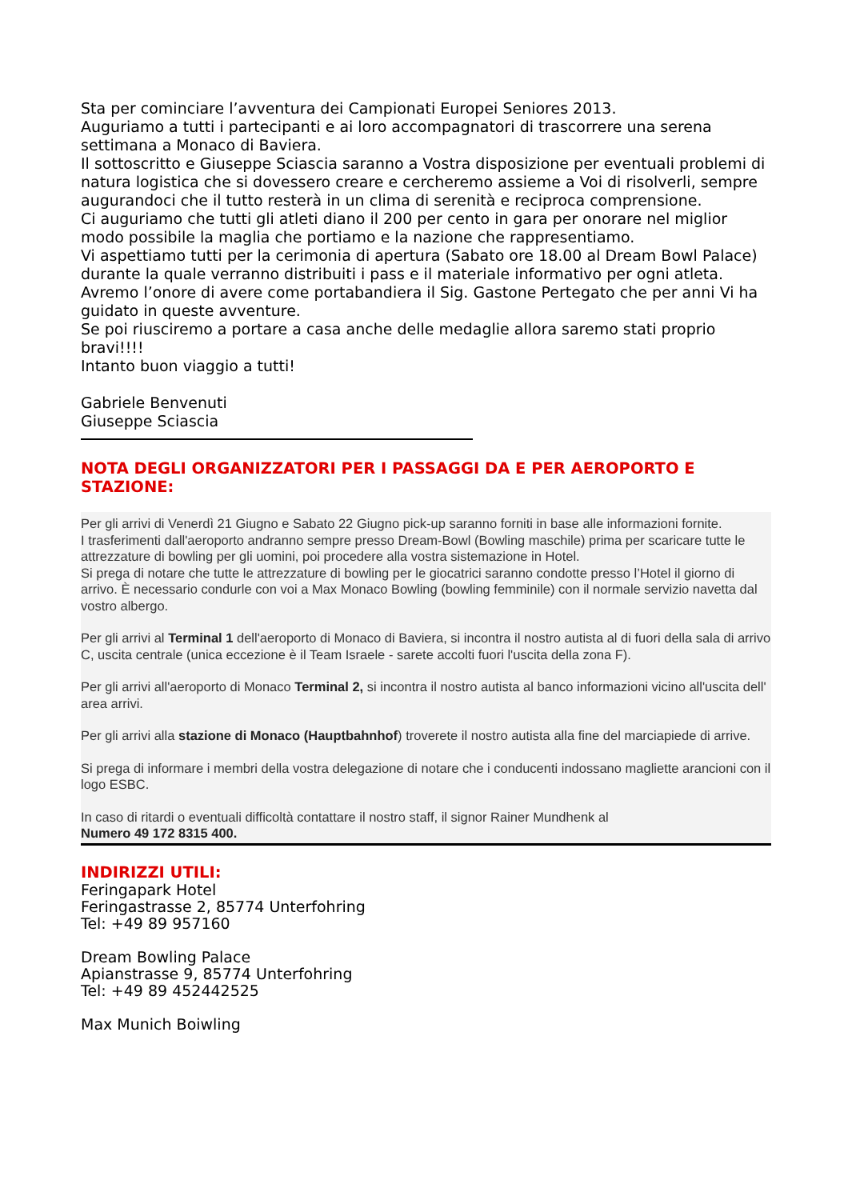Sta per cominciare l’avventura dei Campionati Europei Seniores 2013.
Auguriamo a tutti i partecipanti e ai loro accompagnatori di trascorrere una serena settimana a Monaco di Baviera.
Il sottoscritto e Giuseppe Sciascia saranno a Vostra disposizione per eventuali problemi di natura logistica che si dovessero creare e cercheremo assieme a Voi di risolverli, sempre augurandoci che il tutto resterà in un clima di serenità e reciproca comprensione.
Ci auguriamo che tutti gli atleti diano il 200 per cento in gara per onorare nel miglior modo possibile la maglia che portiamo e la nazione che rappresentiamo.
Vi aspettiamo tutti per la cerimonia di apertura (Sabato ore 18.00 al Dream Bowl Palace) durante la quale verranno distribuiti i pass e il materiale informativo per ogni atleta.
Avremo l’onore di avere come portabandiera il Sig. Gastone Pertegato che per anni Vi ha guidato in queste avventure.
Se poi riusciremo a portare a casa anche delle medaglie allora saremo stati proprio bravi!!!!
Intanto buon viaggio a tutti!
Gabriele Benvenuti
Giuseppe Sciascia
NOTA DEGLI ORGANIZZATORI PER I PASSAGGI DA E PER AEROPORTO E STAZIONE:
Per gli arrivi di Venerdì 21 Giugno e Sabato 22 Giugno pick-up saranno forniti in base alle informazioni fornite.
I trasferimenti dall'aeroporto andranno sempre presso Dream-Bowl (Bowling maschile) prima per scaricare tutte le attrezzature di bowling per gli uomini, poi procedere alla vostra sistemazione in Hotel.
Si prega di notare che tutte le attrezzature di bowling per le giocatrici saranno condotte presso l’Hotel il giorno di arrivo. È necessario condurle con voi a Max Monaco Bowling (bowling femminile) con il normale servizio navetta dal vostro albergo.
Per gli arrivi al Terminal 1 dell'aeroporto di Monaco di Baviera, si incontra il nostro autista al di fuori della sala di arrivo C, uscita centrale (unica eccezione è il Team Israele - sarete accolti fuori l'uscita della zona F).
Per gli arrivi all'aeroporto di Monaco Terminal 2, si incontra il nostro autista al banco informazioni vicino all'uscita dell' area arrivi.
Per gli arrivi alla stazione di Monaco (Hauptbahnhof) troverete il nostro autista alla fine del marciapiede di arrive.
Si prega di informare i membri della vostra delegazione di notare che i conducenti indossano magliette arancioni con il logo ESBC.
In caso di ritardi o eventuali difficoltà contattare il nostro staff, il signor Rainer Mundhenk al
Numero 49 172 8315 400.
INDIRIZZI UTILI:
Feringapark Hotel
Feringastrasse 2, 85774 Unterfohring
Tel: +49 89 957160
Dream Bowling Palace
Apianstrasse 9, 85774 Unterfohring
Tel: +49 89 452442525
Max Munich Boiwling